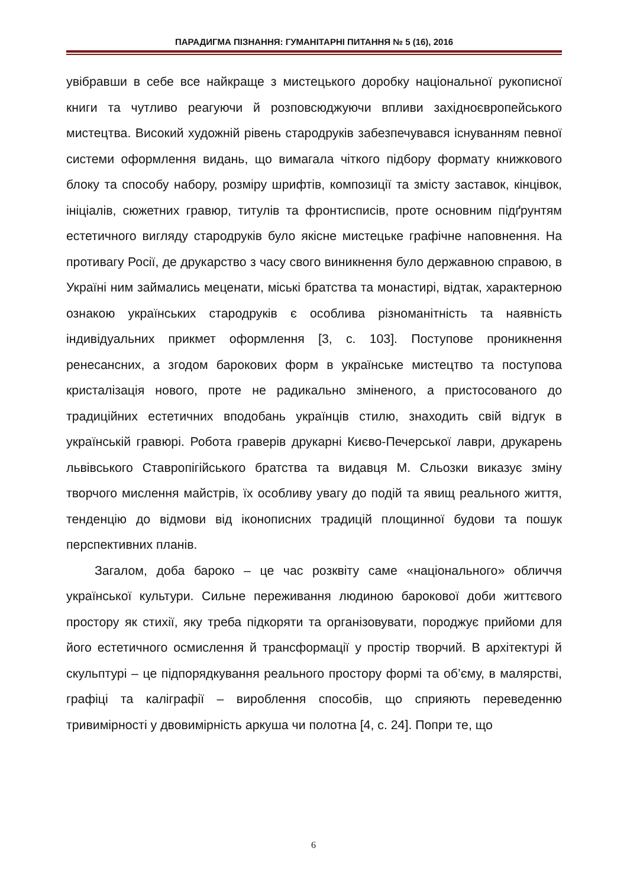ПАРАДИГМА ПІЗНАННЯ: ГУМАНІТАРНІ ПИТАННЯ № 5 (16), 2016
увібравши в себе все найкраще з мистецького доробку національної рукописної книги та чутливо реагуючи й розповсюджуючи впливи західноєвропейського мистецтва. Високий художній рівень стародруків забезпечувався існуванням певної системи оформлення видань, що вимагала чіткого підбору формату книжкового блоку та способу набору, розміру шрифтів, композиції та змісту заставок, кінцівок, ініціалів, сюжетних гравюр, титулів та фронтисписів, проте основним підґрунтям естетичного вигляду стародруків було якісне мистецьке графічне наповнення. На противагу Росії, де друкарство з часу свого виникнення було державною справою, в Україні ним займались меценати, міські братства та монастирі, відтак, характерною ознакою українських стародруків є особлива різноманітність та наявність індивідуальних прикмет оформлення [3, с. 103]. Поступове проникнення ренесансних, а згодом барокових форм в українське мистецтво та поступова кристалізація нового, проте не радикально зміненого, а пристосованого до традиційних естетичних вподобань українців стилю, знаходить свій відгук в українській гравюрі. Робота граверів друкарні Києво-Печерської лаври, друкарень львівського Ставропігійського братства та видавця М. Сльозки виказує зміну творчого мислення майстрів, їх особливу увагу до подій та явищ реального життя, тенденцію до відмови від іконописних традицій площинної будови та пошук перспективних планів.
Загалом, доба бароко – це час розквіту саме «національного» обличчя української культури. Сильне переживання людиною барокової доби життєвого простору як стихії, яку треба підкоряти та організовувати, породжує прийоми для його естетичного осмислення й трансформації у простір творчий. В архітектурі й скульптурі – це підпорядкування реального простору формі та об’єму, в малярстві, графіці та каліграфії – вироблення способів, що сприяють переведенню тривимірності у двовимірність аркуша чи полотна [4, с. 24]. Попри те, що
6